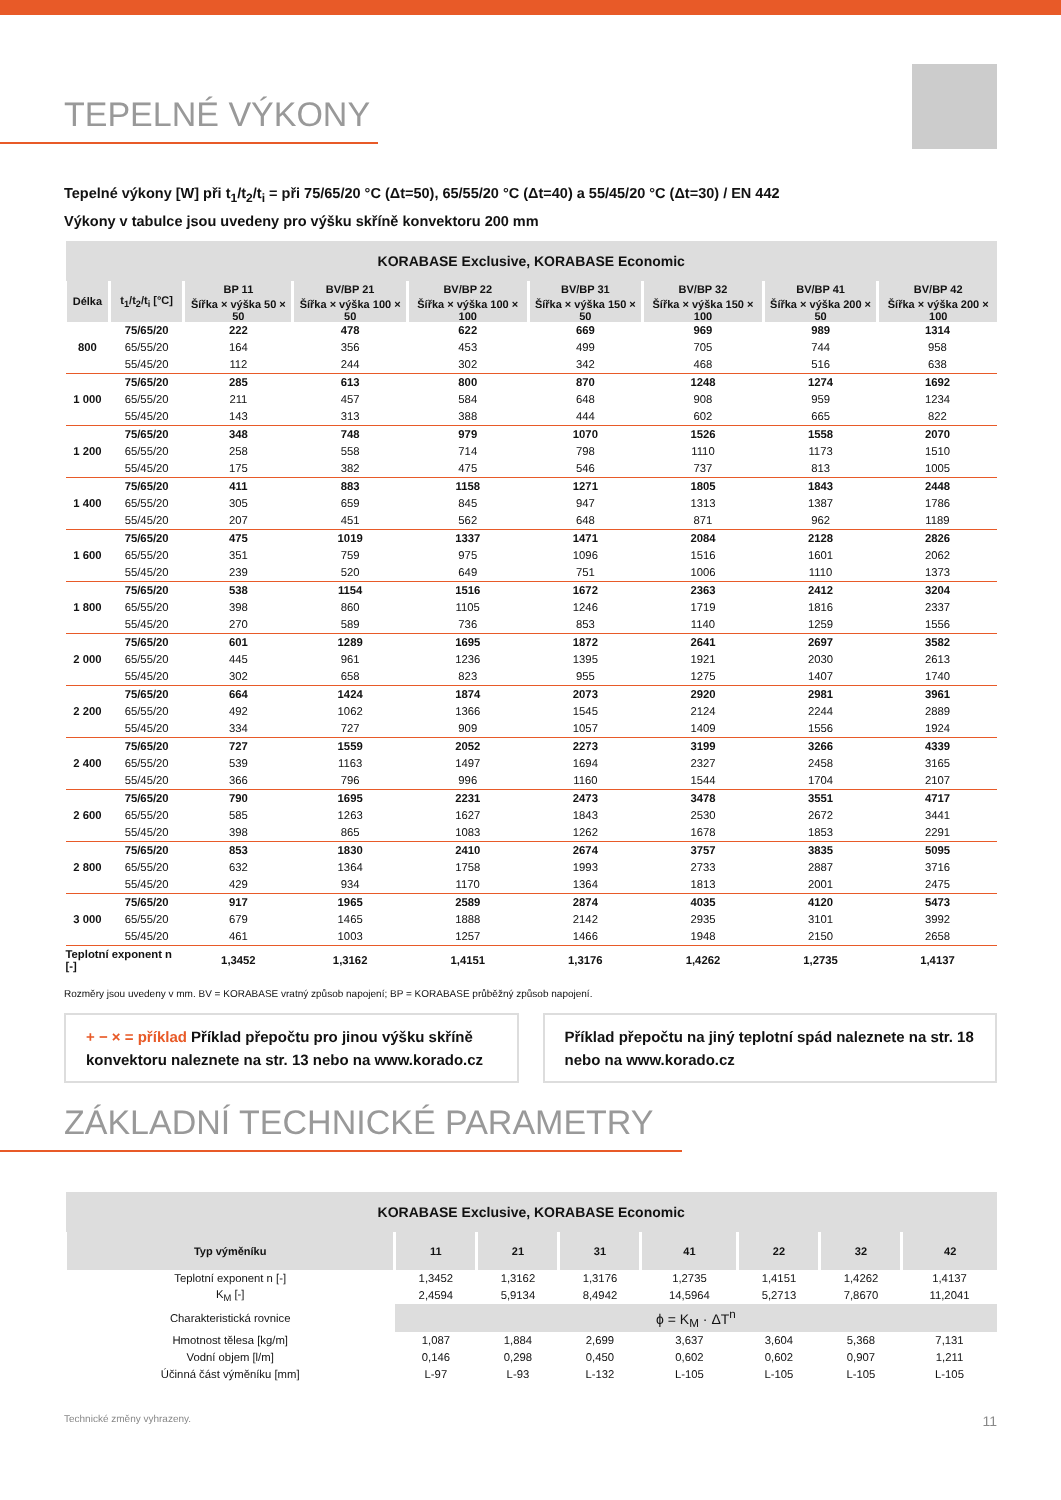TEPELNÉ VÝKONY
Tepelné výkony [W] při t<sub>1</sub>/t<sub>2</sub>/t<sub>i</sub> = při 75/65/20 °C (Δt=50), 65/55/20 °C (Δt=40) a 55/45/20 °C (Δt=30) / EN 442
Výkony v tabulce jsou uvedeny pro výšku skříně konvektoru 200 mm
| KORABASE Exclusive, KORABASE Economic | | | | | | | | |
| --- | --- | --- | --- | --- | --- | --- | --- | --- |
| Délka | t<sub>1</sub>/t<sub>2</sub>/t<sub>i</sub> [°C] | BP 11 | BV/BP 21 | BV/BP 22 | BV/BP 31 | BV/BP 32 | BV/BP 41 | BV/BP 42 |
| | | Šířka × výška 50 × 50 | Šířka × výška 100 × 50 | Šířka × výška 100 × 100 | Šířka × výška 150 × 50 | Šířka × výška 150 × 100 | Šířka × výška 200 × 50 | Šířka × výška 200 × 100 |
| 800 | 75/65/20 | 222 | 478 | 622 | 669 | 969 | 989 | 1314 |
| | 65/55/20 | 164 | 356 | 453 | 499 | 705 | 744 | 958 |
| | 55/45/20 | 112 | 244 | 302 | 342 | 468 | 516 | 638 |
| 1 000 | 75/65/20 | 285 | 613 | 800 | 870 | 1248 | 1274 | 1692 |
| | 65/55/20 | 211 | 457 | 584 | 648 | 908 | 959 | 1234 |
| | 55/45/20 | 143 | 313 | 388 | 444 | 602 | 665 | 822 |
| 1 200 | 75/65/20 | 348 | 748 | 979 | 1070 | 1526 | 1558 | 2070 |
| | 65/55/20 | 258 | 558 | 714 | 798 | 1110 | 1173 | 1510 |
| | 55/45/20 | 175 | 382 | 475 | 546 | 737 | 813 | 1005 |
| 1 400 | 75/65/20 | 411 | 883 | 1158 | 1271 | 1805 | 1843 | 2448 |
| | 65/55/20 | 305 | 659 | 845 | 947 | 1313 | 1387 | 1786 |
| | 55/45/20 | 207 | 451 | 562 | 648 | 871 | 962 | 1189 |
| 1 600 | 75/65/20 | 475 | 1019 | 1337 | 1471 | 2084 | 2128 | 2826 |
| | 65/55/20 | 351 | 759 | 975 | 1096 | 1516 | 1601 | 2062 |
| | 55/45/20 | 239 | 520 | 649 | 751 | 1006 | 1110 | 1373 |
| 1 800 | 75/65/20 | 538 | 1154 | 1516 | 1672 | 2363 | 2412 | 3204 |
| | 65/55/20 | 398 | 860 | 1105 | 1246 | 1719 | 1816 | 2337 |
| | 55/45/20 | 270 | 589 | 736 | 853 | 1140 | 1259 | 1556 |
| 2 000 | 75/65/20 | 601 | 1289 | 1695 | 1872 | 2641 | 2697 | 3582 |
| | 65/55/20 | 445 | 961 | 1236 | 1395 | 1921 | 2030 | 2613 |
| | 55/45/20 | 302 | 658 | 823 | 955 | 1275 | 1407 | 1740 |
| 2 200 | 75/65/20 | 664 | 1424 | 1874 | 2073 | 2920 | 2981 | 3961 |
| | 65/55/20 | 492 | 1062 | 1366 | 1545 | 2124 | 2244 | 2889 |
| | 55/45/20 | 334 | 727 | 909 | 1057 | 1409 | 1556 | 1924 |
| 2 400 | 75/65/20 | 727 | 1559 | 2052 | 2273 | 3199 | 3266 | 4339 |
| | 65/55/20 | 539 | 1163 | 1497 | 1694 | 2327 | 2458 | 3165 |
| | 55/45/20 | 366 | 796 | 996 | 1160 | 1544 | 1704 | 2107 |
| 2 600 | 75/65/20 | 790 | 1695 | 2231 | 2473 | 3478 | 3551 | 4717 |
| | 65/55/20 | 585 | 1263 | 1627 | 1843 | 2530 | 2672 | 3441 |
| | 55/45/20 | 398 | 865 | 1083 | 1262 | 1678 | 1853 | 2291 |
| 2 800 | 75/65/20 | 853 | 1830 | 2410 | 2674 | 3757 | 3835 | 5095 |
| | 65/55/20 | 632 | 1364 | 1758 | 1993 | 2733 | 2887 | 3716 |
| | 55/45/20 | 429 | 934 | 1170 | 1364 | 1813 | 2001 | 2475 |
| 3 000 | 75/65/20 | 917 | 1965 | 2589 | 2874 | 4035 | 4120 | 5473 |
| | 65/55/20 | 679 | 1465 | 1888 | 2142 | 2935 | 3101 | 3992 |
| | 55/45/20 | 461 | 1003 | 1257 | 1466 | 1948 | 2150 | 2658 |
| Teplotní exponent n [-] | | 1,3452 | 1,3162 | 1,4151 | 1,3176 | 1,4262 | 1,2735 | 1,4137 |
Rozměry jsou uvedeny v mm. BV = KORABASE vratný způsob napojení; BP = KORABASE průběžný způsob napojení.
+ − × = příklad Příklad přepočtu pro jinou výšku skříně konvektoru naleznete na str. 13 nebo na www.korado.cz
Příklad přepočtu na jiný teplotní spád naleznete na str. 18 nebo na www.korado.cz
ZÁKLADNÍ TECHNICKÉ PARAMETRY
| KORABASE Exclusive, KORABASE Economic | | | | | | | |
| --- | --- | --- | --- | --- | --- | --- | --- |
| Typ výměníku | 11 | 21 | 31 | 41 | 22 | 32 | 42 |
| Teplotní exponent n [-] | 1,3452 | 1,3162 | 1,3176 | 1,2735 | 1,4151 | 1,4262 | 1,4137 |
| K<sub>M</sub> [-] | 2,4594 | 5,9134 | 8,4942 | 14,5964 | 5,2713 | 7,8670 | 11,2041 |
| Charakteristická rovnice | ϕ = K<sub>M</sub> · ΔT<sup>n</sup> | | | | | | |
| Hmotnost tělesa [kg/m] | 1,087 | 1,884 | 2,699 | 3,637 | 3,604 | 5,368 | 7,131 |
| Vodní objem [l/m] | 0,146 | 0,298 | 0,450 | 0,602 | 0,602 | 0,907 | 1,211 |
| Účinná část výměníku [mm] | L-97 | L-93 | L-132 | L-105 | L-105 | L-105 | L-105 |
Technické změny vyhrazeny. 11